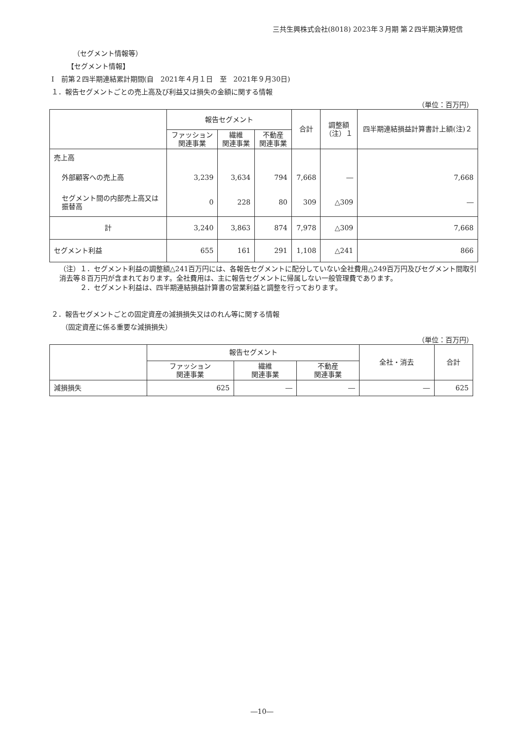三共生興株式会社(8018) 2023年３月期 第２四半期決算短信
（セグメント情報等）
【セグメント情報】
Ⅰ　前第２四半期連結累計期間(自　2021年４月１日　至　2021年９月30日)
１．報告セグメントごとの売上高及び利益又は損失の金額に関する情報
（単位：百万円）
| | 報告セグメント | | | 合計 | 調整額 （注）１ | 四半期連結損益計算書計上額(注)２ |
| --- | --- | --- | --- | --- | --- | --- |
| | ファッション 関連事業 | 繊維 関連事業 | 不動産 関連事業 | | | |
| 売上高 | | | | | | |
| 外部顧客への売上高 | 3,239 | 3,634 | 794 | 7,668 | ― | 7,668 |
| セグメント間の内部売上高又は振替高 | 0 | 228 | 80 | 309 | △309 | ― |
| 計 | 3,240 | 3,863 | 874 | 7,978 | △309 | 7,668 |
| セグメント利益 | 655 | 161 | 291 | 1,108 | △241 | 866 |
（注）１．セグメント利益の調整額△241百万円には、各報告セグメントに配分していない全社費用△249百万円及びセグメント間取引消去等８百万円が含まれております。全社費用は、主に報告セグメントに帰属しない一般管理費であります。
　　　２．セグメント利益は、四半期連結損益計算書の営業利益と調整を行っております。
２．報告セグメントごとの固定資産の減損損失又はのれん等に関する情報
（固定資産に係る重要な減損損失）
（単位：百万円）
| | 報告セグメント | | | 全社・消去 | 合計 |
| --- | --- | --- | --- | --- | --- |
| | ファッション 関連事業 | 繊維 関連事業 | 不動産 関連事業 | | |
| 減損損失 | 625 | ― | ― | ― | 625 |
―10―